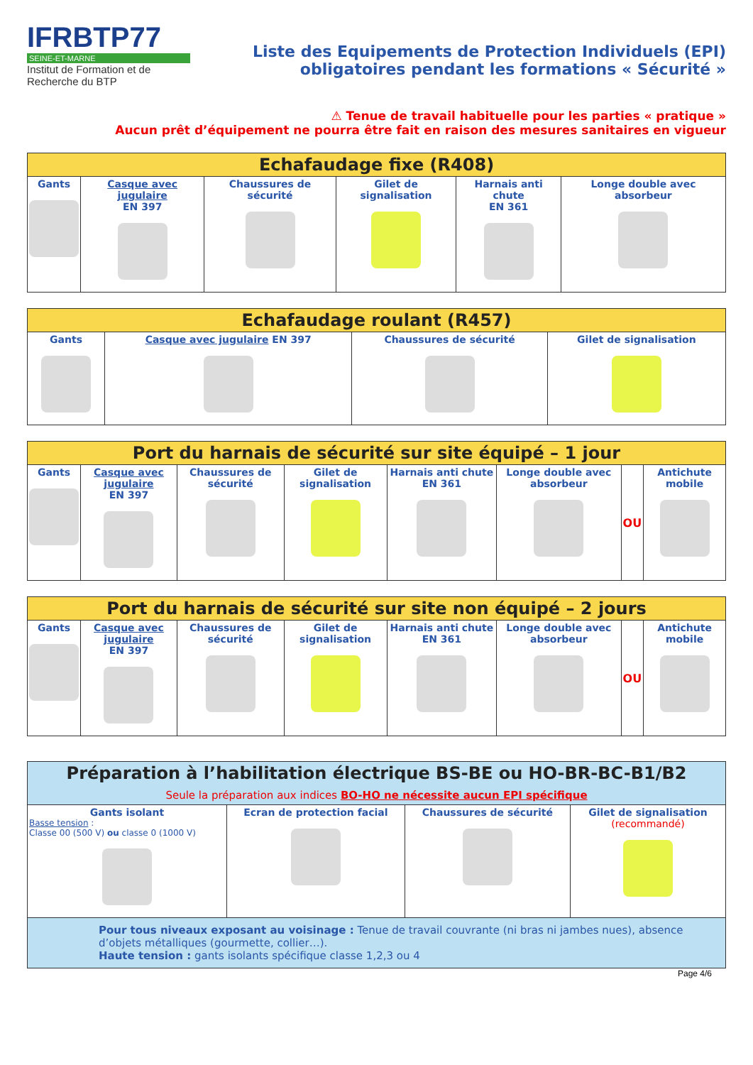IFRBTP77
SEINE-ET-MARNE
Institut de Formation et de Recherche du BTP
Liste des Equipements de Protection Individuels (EPI)
obligatoires pendant les formations « Sécurité »
⚠ Tenue de travail habituelle pour les parties « pratique »
Aucun prêt d’équipement ne pourra être fait en raison des mesures sanitaires en vigueur
| Echafaudage fixe (R408) | | | | | |
| --- | --- | --- | --- | --- | --- |
| Gants | Casque avec jugulaire EN 397 | Chaussures de sécurité | Gilet de signalisation | Harnais anti chute EN 361 | Longe double avec absorbeur |
| Echafaudage roulant (R457) | | | |
| --- | --- | --- | --- |
| Gants | Casque avec jugulaire EN 397 | Chaussures de sécurité | Gilet de signalisation |
| Port du harnais de sécurité sur site équipé – 1 jour | | | | | | | |
| --- | --- | --- | --- | --- | --- | --- | --- |
| Gants | Casque avec jugulaire EN 397 | Chaussures de sécurité | Gilet de signalisation | Harnais anti chute EN 361 | Longe double avec absorbeur | OU | Antichute mobile |
| Port du harnais de sécurité sur site non équipé – 2 jours | | | | | | | |
| --- | --- | --- | --- | --- | --- | --- | --- |
| Gants | Casque avec jugulaire EN 397 | Chaussures de sécurité | Gilet de signalisation | Harnais anti chute EN 361 | Longe double avec absorbeur | OU | Antichute mobile |
| Préparation à l’habilitation électrique BS-BE ou HO-BR-BC-B1/B2 Seule la préparation aux indices BO-HO ne nécessite aucun EPI spécifique | | | |
| --- | --- | --- | --- |
| Gants isolant Basse tension : Classe 00 (500 V) ou classe 0 (1000 V) | Ecran de protection facial | Chaussures de sécurité | Gilet de signalisation (recommandé) |
| Pour tous niveaux exposant au voisinage : Tenue de travail couvrante (ni bras ni jambes nues), absence d’objets métalliques (gourmette, collier…). Haute tension : gants isolants spécifique classe 1,2,3 ou 4 | | | |
Page 4/6